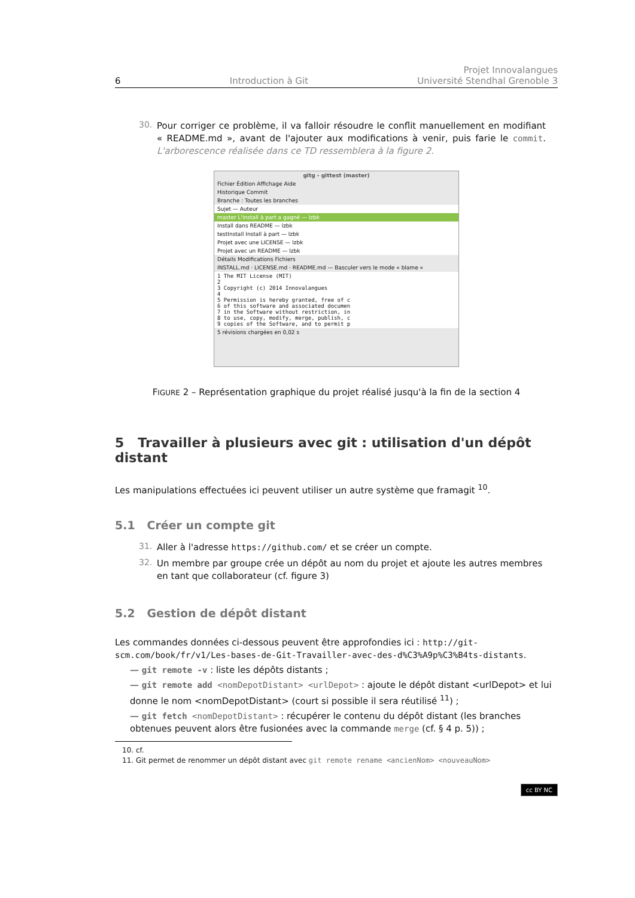6 Introduction à Git Projet Innovalangues
Université Stendhal Grenoble 3
30.
Pour corriger ce problème, il va falloir résoudre le conflit manuellement en modifiant « README.md », avant de l'ajouter aux modifications à venir, puis farie le commit. L'arborescence réalisée dans ce TD ressemblera à la figure 2.
gitg - gittest (master)
Fichier Édition Affichage Aide
Historique Commit
Branche : Toutes les branches
Sujet — Auteur
master L'install à part a gagné — lzbk
Install dans README — lzbk
testInstall Install à part — lzbk
Projet avec une LICENSE — lzbk
Projet avec un README — lzbk
Détails Modifications Fichiers
INSTALL.md · LICENSE.md · README.md — Basculer vers le mode « blame »
1 The MIT License (MIT)
2
3 Copyright (c) 2014 Innovalangues
4
5 Permission is hereby granted, free of c
6 of this software and associated documen
7 in the Software without restriction, in
8 to use, copy, modify, merge, publish, c
9 copies of the Software, and to permit p
5 révisions chargées en 0,02 s
FIGURE 2 – Représentation graphique du projet réalisé jusqu'à la fin de la section 4
5 Travailler à plusieurs avec git : utilisation d'un dépôt distant
Les manipulations effectuées ici peuvent utiliser un autre système que framagit <sup>10</sup>.
5.1 Créer un compte git
31.
Aller à l'adresse https://github.com/ et se créer un compte.
32.
Un membre par groupe crée un dépôt au nom du projet et ajoute les autres membres en tant que collaborateur (cf. figure 3)
5.2 Gestion de dépôt distant
Les commandes données ci-dessous peuvent être approfondies ici : http://git-scm.com/book/fr/v1/Les-bases-de-Git-Travailler-avec-des-d%C3%A9p%C3%B4ts-distants.
— git remote -v : liste les dépôts distants ;
— git remote add <nomDepotDistant> <urlDepot> : ajoute le dépôt distant <urlDepot> et lui donne le nom <nomDepotDistant> (court si possible il sera réutilisé <sup>11</sup>) ;
— git fetch <nomDepotDistant> : récupérer le contenu du dépôt distant (les branches obtenues peuvent alors être fusionées avec la commande merge (cf. § 4 p. 5)) ;
10. cf.
11. Git permet de renommer un dépôt distant avec git remote rename <ancienNom> <nouveauNom>
cc BY NC